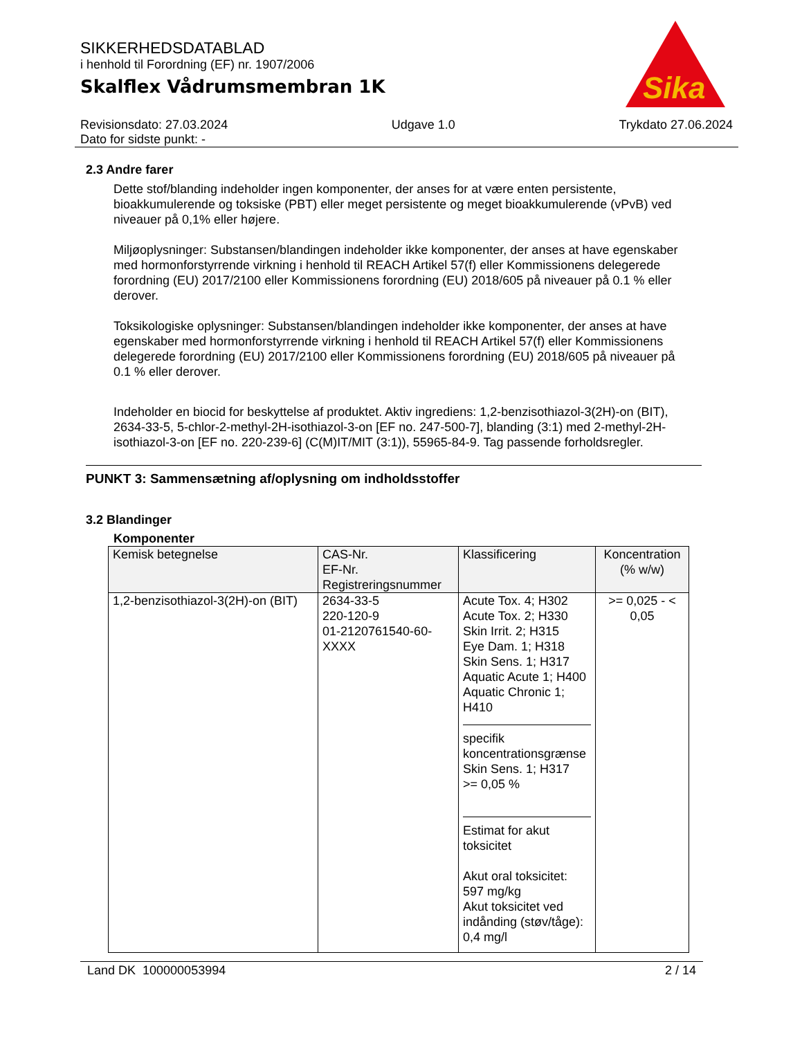Sika
SIKKERHEDSDATABLAD
i henhold til Forordning (EF) nr. 1907/2006
Skalflex Vådrumsmembran 1K
Revisionsdato: 27.03.2024
Dato for sidste punkt: -
Udgave 1.0 Trykdato 27.06.2024
2.3 Andre farer
Dette stof/blanding indeholder ingen komponenter, der anses for at være enten persistente, bioakkumulerende og toksiske (PBT) eller meget persistente og meget bioakkumulerende (vPvB) ved niveauer på 0,1% eller højere.
Miljøoplysninger: Substansen/blandingen indeholder ikke komponenter, der anses at have egenskaber med hormonforstyrrende virkning i henhold til REACH Artikel 57(f) eller Kommissionens delegerede forordning (EU) 2017/2100 eller Kommissionens forordning (EU) 2018/605 på niveauer på 0.1 % eller derover.
Toksikologiske oplysninger: Substansen/blandingen indeholder ikke komponenter, der anses at have egenskaber med hormonforstyrrende virkning i henhold til REACH Artikel 57(f) eller Kommissionens delegerede forordning (EU) 2017/2100 eller Kommissionens forordning (EU) 2018/605 på niveauer på 0.1 % eller derover.
Indeholder en biocid for beskyttelse af produktet. Aktiv ingrediens: 1,2-benzisothiazol-3(2H)-on (BIT), 2634-33-5, 5-chlor-2-methyl-2H-isothiazol-3-on [EF no. 247-500-7], blanding (3:1) med 2-methyl-2H-isothiazol-3-on [EF no. 220-239-6] (C(M)IT/MIT (3:1)), 55965-84-9. Tag passende forholdsregler.
PUNKT 3: Sammensætning af/oplysning om indholdsstoffer
3.2 Blandinger
Komponenter
| Kemisk betegnelse | CAS-Nr. EF-Nr. Registreringsnummer | Klassificering | Koncentration (% w/w) |
| --- | --- | --- | --- |
| 1,2-benzisothiazol-3(2H)-on (BIT) | 2634-33-5 220-120-9 01-2120761540-60-XXXX | Acute Tox. 4; H302 Acute Tox. 2; H330 Skin Irrit. 2; H315 Eye Dam. 1; H318 Skin Sens. 1; H317 Aquatic Acute 1; H400 Aquatic Chronic 1; H410 specifik koncentrationsgrænse Skin Sens. 1; H317 >= 0,05 % Estimat for akut toksicitet Akut oral toksicitet: 597 mg/kg Akut toksicitet ved indånding (støv/tåge): 0,4 mg/l | >= 0,025 - < 0,05 |
Land DK 100000053994 2 / 14